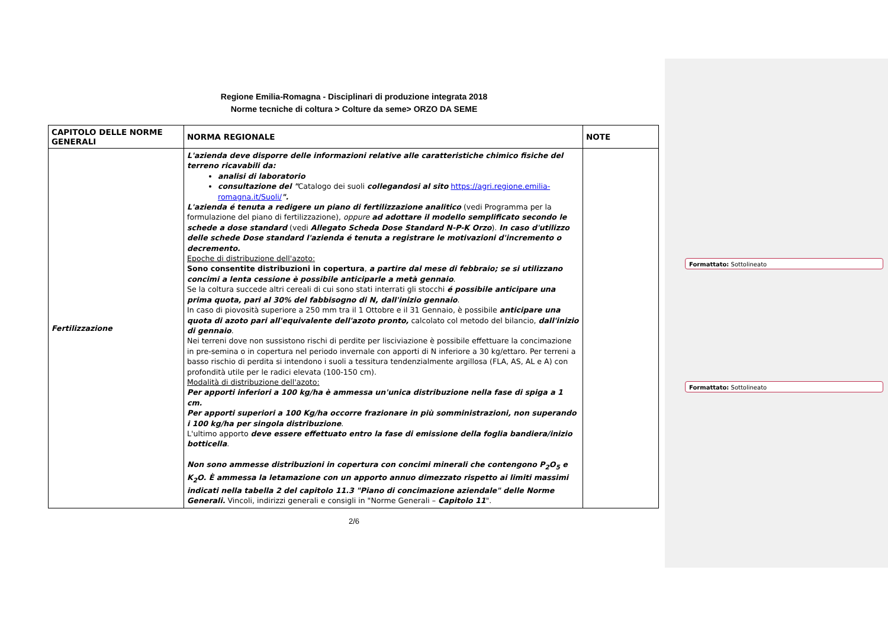Regione Emilia-Romagna - Disciplinari di produzione integrata 2018
Norme tecniche di coltura > Colture da seme> ORZO DA SEME
| CAPITOLO DELLE NORME GENERALI | NORMA REGIONALE | NOTE |
| --- | --- | --- |
| Fertilizzazione | L'azienda deve disporre delle informazioni relative alle caratteristiche chimico fisiche del terreno ricavabili da: analisi di laboratorio consultazione del " Catalogo dei suoli collegandosi al sito https://agri.regione.emilia-romagna.it/Suoli/ ". L'azienda é tenuta a redigere un piano di fertilizzazione analitico (vedi Programma per la formulazione del piano di fertilizzazione), oppure ad adottare il modello semplificato secondo le schede a dose standard (vedi Allegato Scheda Dose Standard N-P-K Orzo ). In caso d'utilizzo delle schede Dose standard l'azienda é tenuta a registrare le motivazioni d'incremento o decremento. Epoche di distribuzione dell'azoto: Sono consentite distribuzioni in copertura , a partire dal mese di febbraio; se si utilizzano concimi a lenta cessione è possibile anticiparle a metà gennaio . Se la coltura succede altri cereali di cui sono stati interrati gli stocchi é possibile anticipare una prima quota, pari al 30% del fabbisogno di N, dall'inizio gennaio . In caso di piovosità superiore a 250 mm tra il 1 Ottobre e il 31 Gennaio, è possibile anticipare una quota di azoto pari all'equivalente dell'azoto pronto, calcolato col metodo del bilancio, dall'inizio di gennaio . Nei terreni dove non sussistono rischi di perdite per lisciviazione è possibile effettuare la concimazione in pre-semina o in copertura nel periodo invernale con apporti di N inferiore a 30 kg/ettaro. Per terreni a basso rischio di perdita si intendono i suoli a tessitura tendenzialmente argillosa (FLA, AS, AL e A) con profondità utile per le radici elevata (100-150 cm). Modalità di distribuzione dell'azoto: Per apporti inferiori a 100 kg/ha è ammessa un'unica distribuzione nella fase di spiga a 1 cm. Per apporti superiori a 100 Kg/ha occorre frazionare in più somministrazioni, non superando i 100 kg/ha per singola distribuzione . L'ultimo apporto deve essere effettuato entro la fase di emissione della foglia bandiera/inizio botticella . Non sono ammesse distribuzioni in copertura con concimi minerali che contengono P<sub>2</sub>O<sub>5</sub> e K<sub>2</sub>O. È ammessa la letamazione con un apporto annuo dimezzato rispetto ai limiti massimi indicati nella tabella 2 del capitolo 11.3 "Piano di concimazione aziendale" delle Norme Generali. Vincoli, indirizzi generali e consigli in "Norme Generali – Capitolo 11 ". | |
2/6
Formattato: Sottolineato
Formattato: Sottolineato